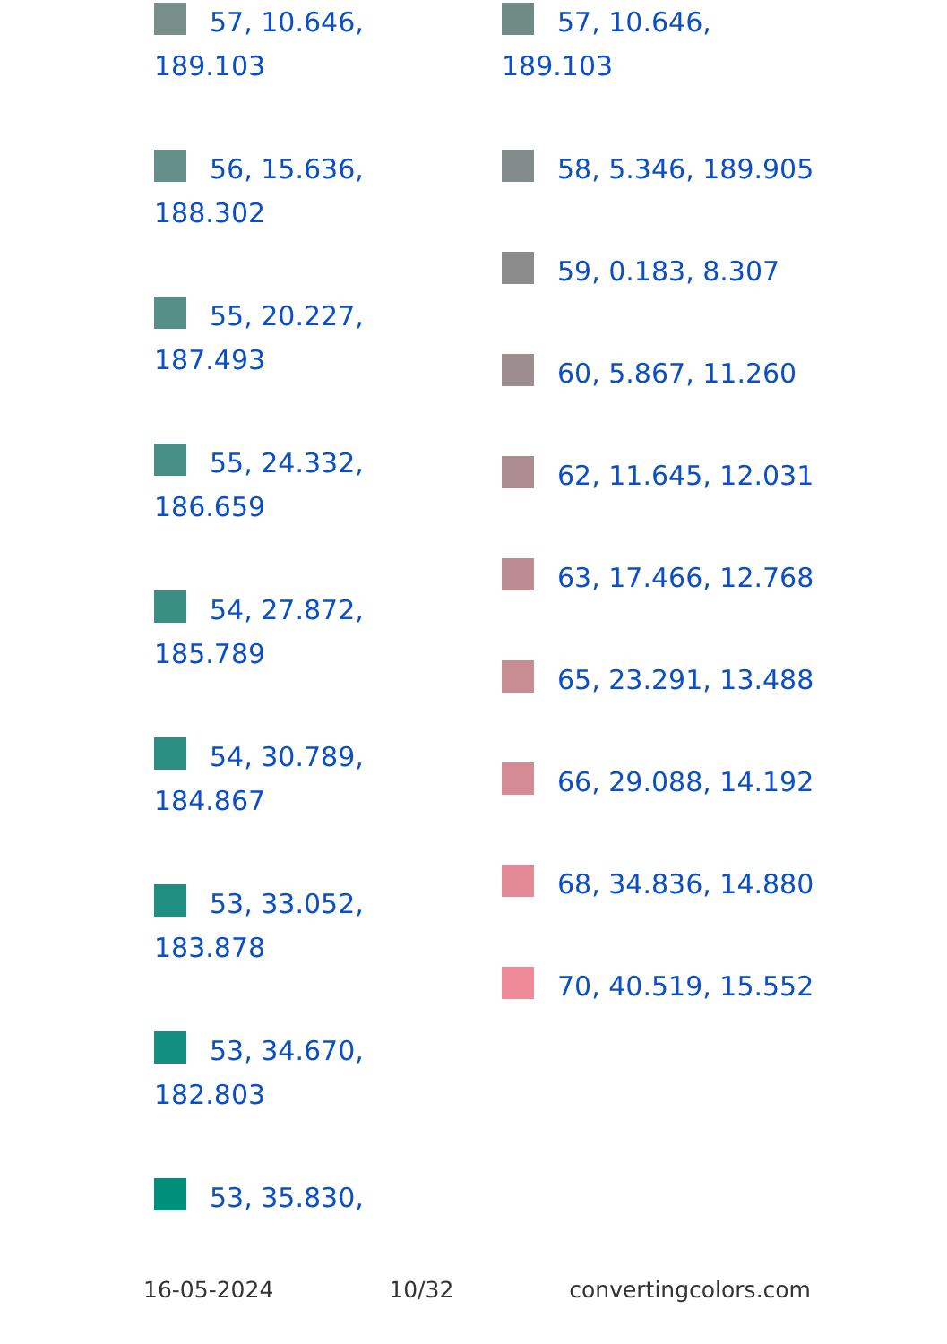57, 10.646, 189.103
56, 15.636, 188.302
55, 20.227, 187.493
55, 24.332, 186.659
54, 27.872, 185.789
54, 30.789, 184.867
53, 33.052, 183.878
53, 34.670, 182.803
53, 35.830,
57, 10.646, 189.103
58, 5.346, 189.905
59, 0.183, 8.307
60, 5.867, 11.260
62, 11.645, 12.031
63, 17.466, 12.768
65, 23.291, 13.488
66, 29.088, 14.192
68, 34.836, 14.880
70, 40.519, 15.552
16-05-2024 10/32 convertingcolors.com